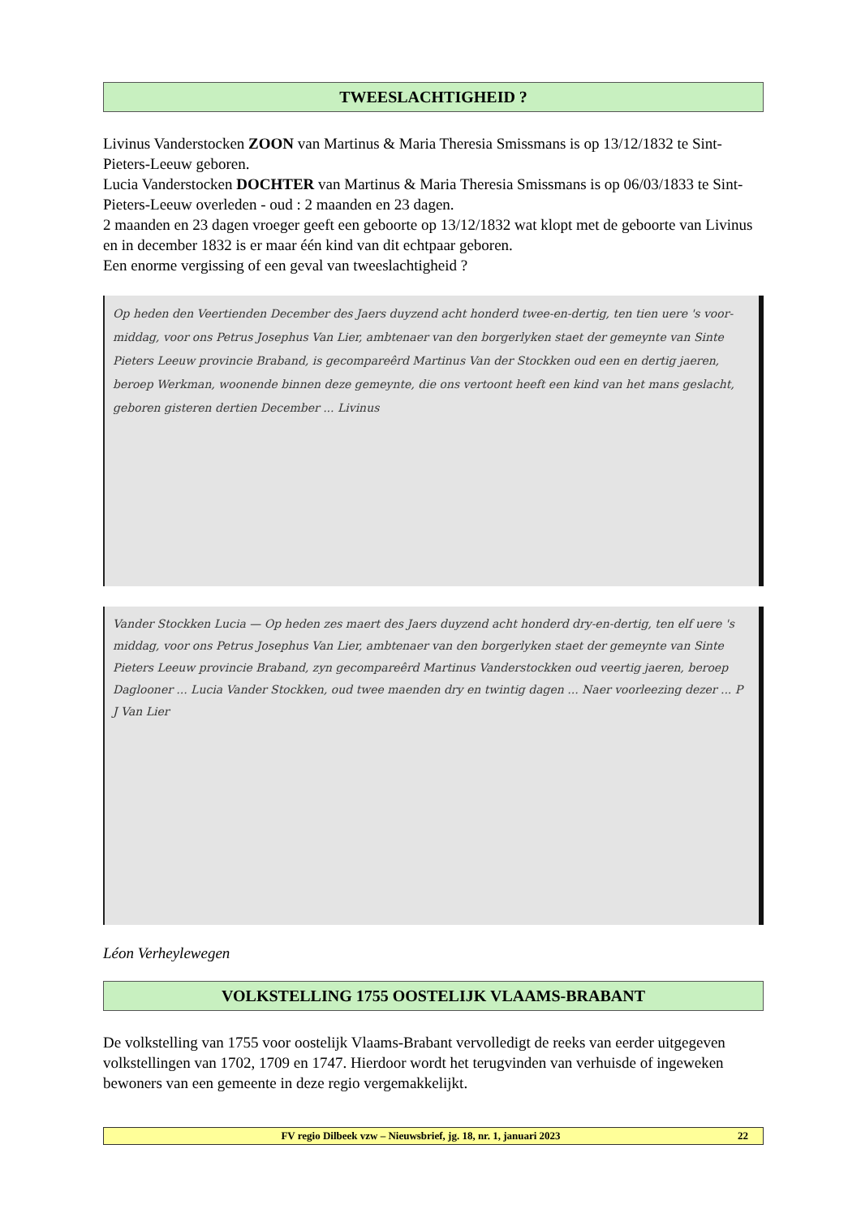TWEESLACHTIGHEID ?
Livinus Vanderstocken ZOON van Martinus & Maria Theresia Smissmans is op 13/12/1832 te Sint-Pieters-Leeuw geboren.
Lucia Vanderstocken DOCHTER van Martinus & Maria Theresia Smissmans is op 06/03/1833 te Sint-Pieters-Leeuw overleden - oud : 2 maanden en 23 dagen.
2 maanden en 23 dagen vroeger geeft een geboorte op 13/12/1832 wat klopt met de geboorte van Livinus en in december 1832 is er maar één kind van dit echtpaar geboren.
Een enorme vergissing of een geval van tweeslachtigheid ?
Op heden den Veertienden December des Jaers duyzend acht honderd twee-en-dertig, ten tien uere 's voor-middag, voor ons Petrus Josephus Van Lier, ambtenaer van den borgerlyken staet der gemeynte van Sinte Pieters Leeuw provincie Braband, is gecompareêrd Martinus Van der Stockken oud een en dertig jaeren, beroep Werkman, woonende binnen deze gemeynte, die ons vertoont heeft een kind van het mans geslacht, geboren gisteren dertien December ... Livinus
Vander Stockken Lucia — Op heden zes maert des Jaers duyzend acht honderd dry-en-dertig, ten elf uere 's middag, voor ons Petrus Josephus Van Lier, ambtenaer van den borgerlyken staet der gemeynte van Sinte Pieters Leeuw provincie Braband, zyn gecompareêrd Martinus Vanderstockken oud veertig jaeren, beroep Daglooner ... Lucia Vander Stockken, oud twee maenden dry en twintig dagen ... Naer voorleezing dezer ... P J Van Lier
Léon Verheylewegen
VOLKSTELLING 1755 OOSTELIJK VLAAMS-BRABANT
De volkstelling van 1755 voor oostelijk Vlaams-Brabant vervolledigt de reeks van eerder uitgegeven volkstellingen van 1702, 1709 en 1747. Hierdoor wordt het terugvinden van verhuisde of ingeweken bewoners van een gemeente in deze regio vergemakkelijkt.
FV regio Dilbeek vzw – Nieuwsbrief, jg. 18, nr. 1, januari 2023 22